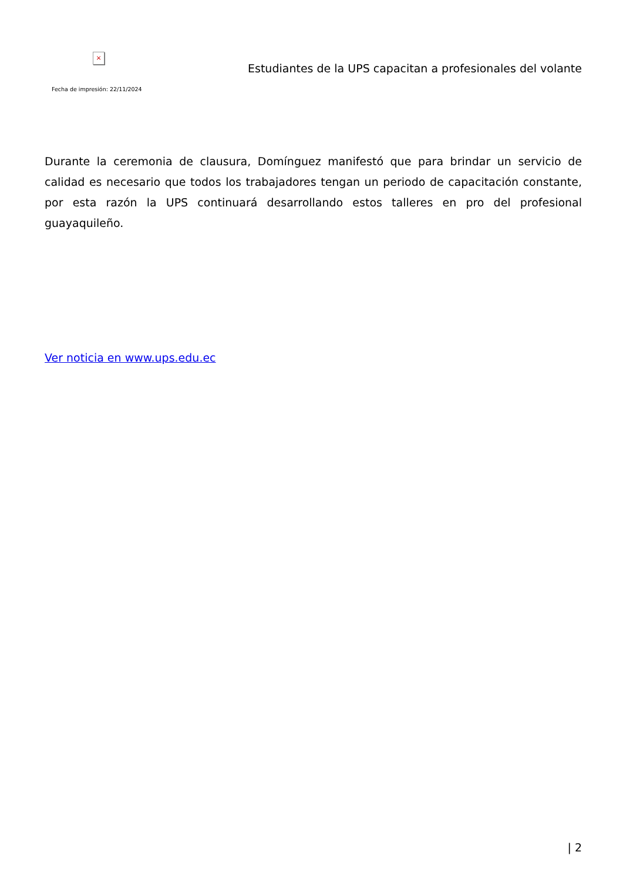×
Fecha de impresión: 22/11/2024
Estudiantes de la UPS capacitan a profesionales del volante
Durante la ceremonia de clausura, Domínguez manifestó que para brindar un servicio de calidad es necesario que todos los trabajadores tengan un periodo de capacitación constante, por esta razón la UPS continuará desarrollando estos talleres en pro del profesional guayaquileño.
Ver noticia en www.ups.edu.ec
| 2